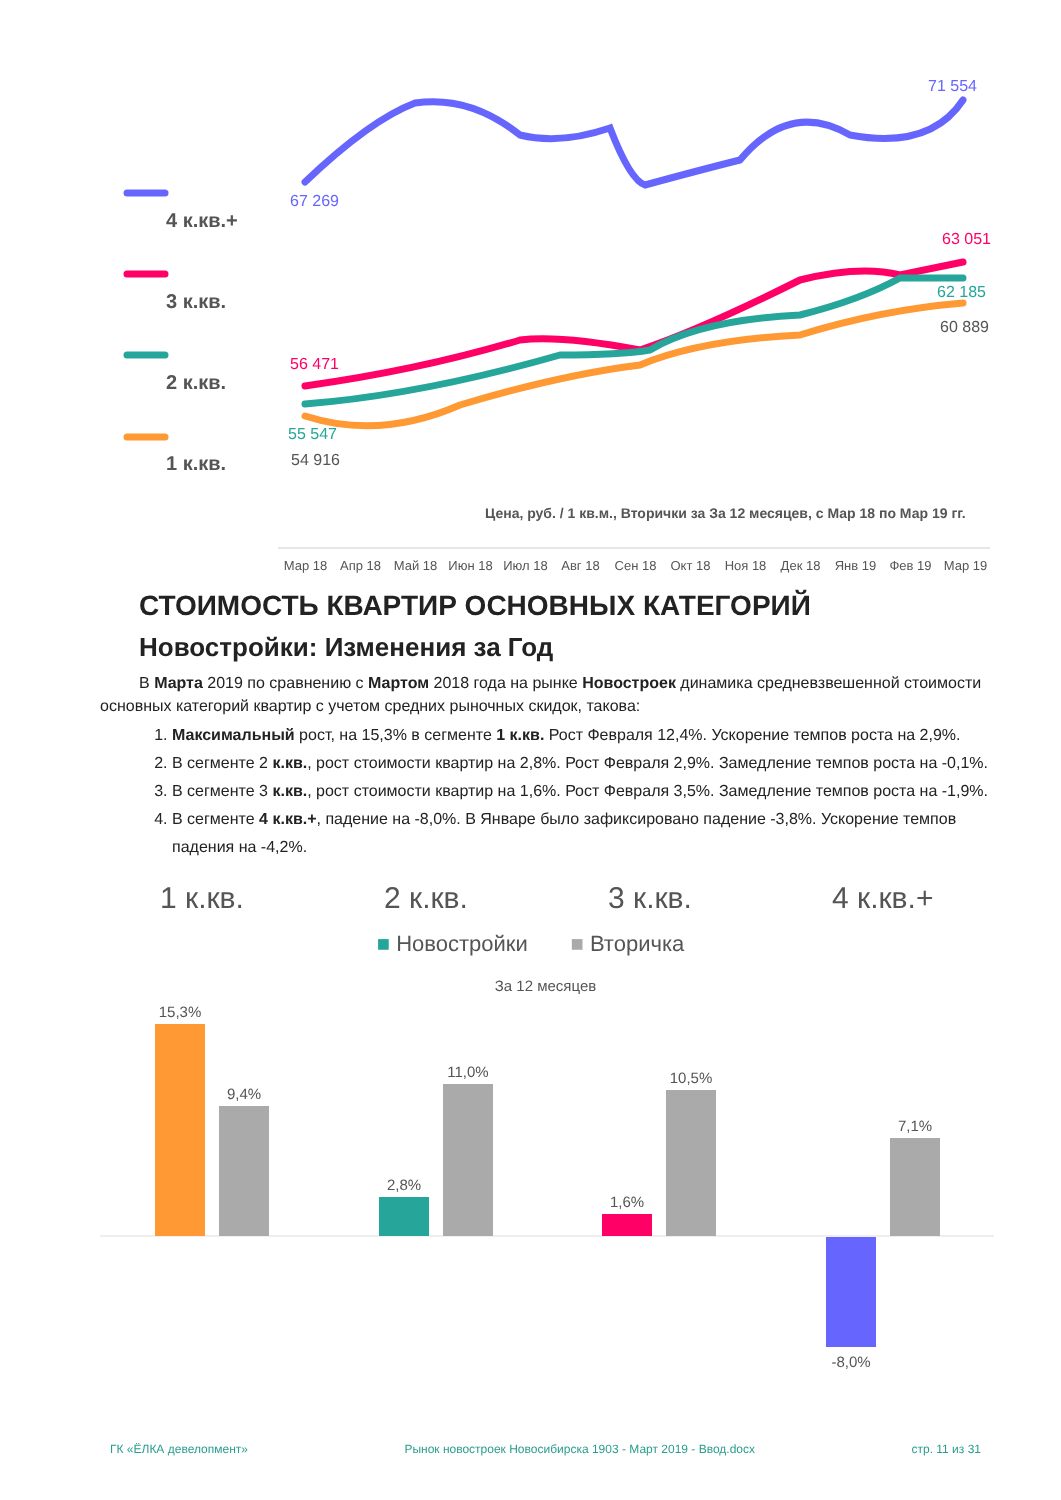4 к.кв.+
3 к.кв.
2 к.кв.
1 к.кв.
71 554
67 269
63 051
62 185
60 889
56 471
55 547
54 916
Цена, руб. / 1 кв.м., Вторички за За 12 месяцев, с Мар 18 по Мар 19 гг.
Мар 18 Апр 18 Май 18 Июн 18 Июл 18 Авг 18 Сен 18 Окт 18 Ноя 18 Дек 18 Янв 19 Фев 19 Мар 19
СТОИМОСТЬ КВАРТИР ОСНОВНЫХ КАТЕГОРИЙ
Новостройки: Изменения за Год
В Марта 2019 по сравнению с Мартом 2018 года на рынке Новостроек динамика средневзвешенной стоимости основных категорий квартир с учетом средних рыночных скидок, такова:
1. Максимальный рост, на 15,3% в сегменте 1 к.кв. Рост Февраля 12,4%. Ускорение темпов роста на 2,9%.
2. В сегменте 2 к.кв., рост стоимости квартир на 2,8%. Рост Февраля 2,9%. Замедление темпов роста на -0,1%.
3. В сегменте 3 к.кв., рост стоимости квартир на 1,6%. Рост Февраля 3,5%. Замедление темпов роста на -1,9%.
4. В сегменте 4 к.кв.+, падение на -8,0%. В Январе было зафиксировано падение -3,8%. Ускорение темпов падения на -4,2%.
1 к.кв. 2 к.кв. 3 к.кв. 4 к.кв.+
■ Новостройки ■ Вторичка
За 12 месяцев
15,3%
9,4%
2,8%
11,0%
1,6%
10,5%
-8,0%
7,1%
ГК «ЁЛКА девелопмент» Рынок новостроек Новосибирска 1903 - Март 2019 - Ввод.docx стр. 11 из 31